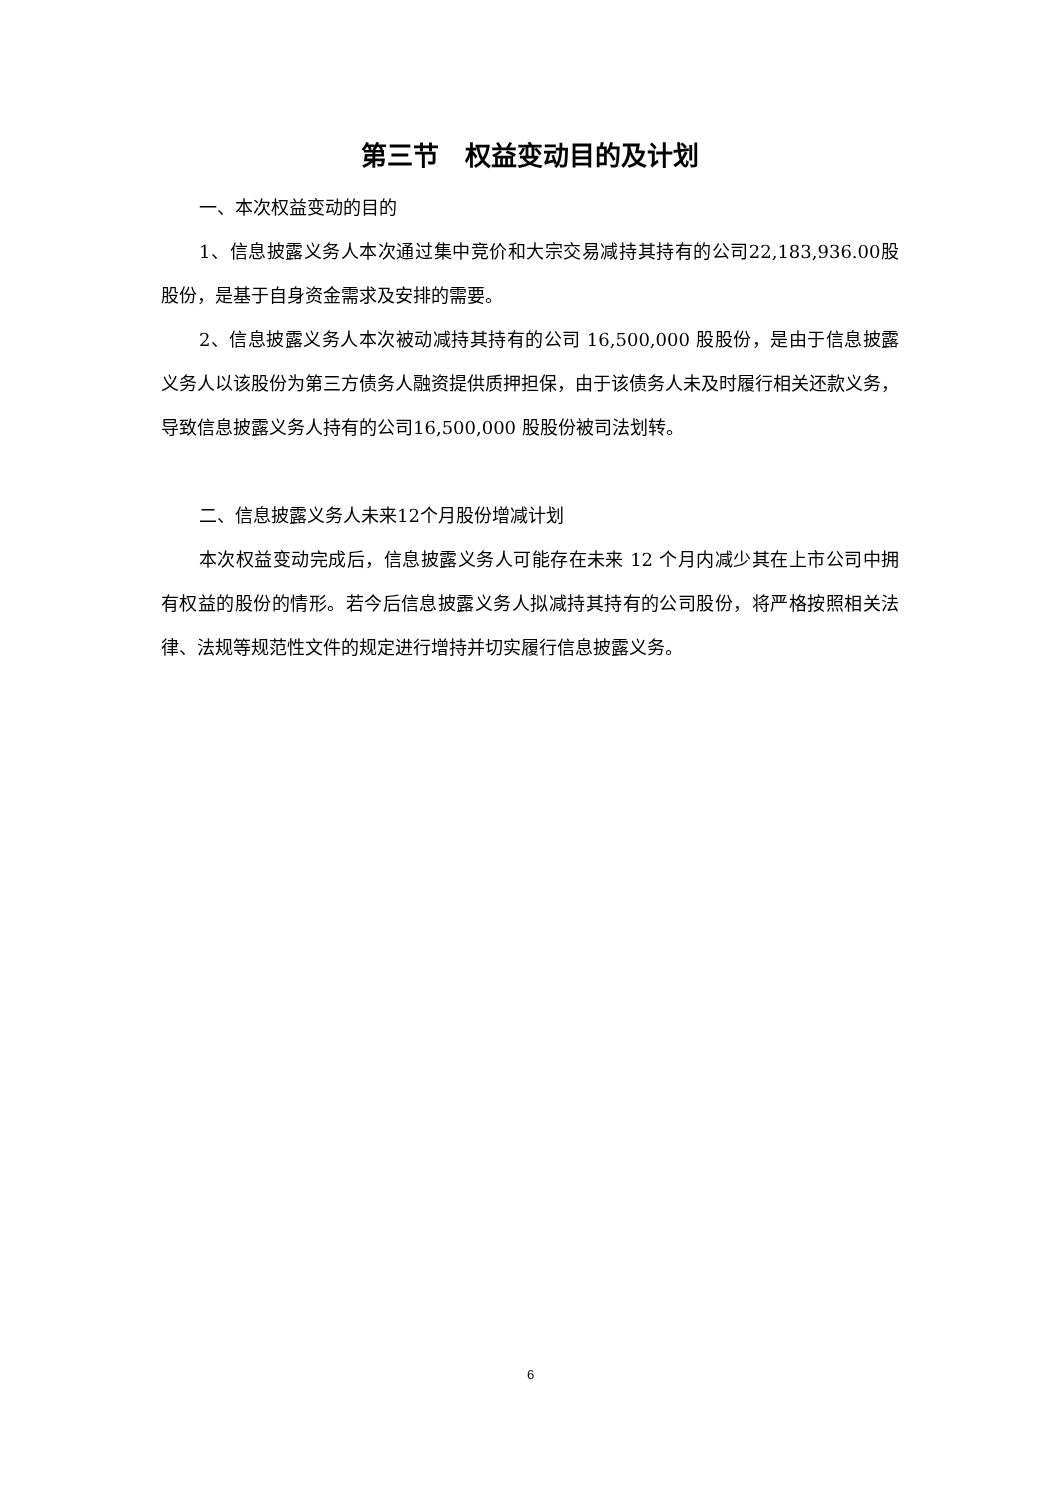第三节　权益变动目的及计划
一、本次权益变动的目的
1、信息披露义务人本次通过集中竞价和大宗交易减持其持有的公司22,183,936.00股股份，是基于自身资金需求及安排的需要。
2、信息披露义务人本次被动减持其持有的公司 16,500,000 股股份，是由于信息披露义务人以该股份为第三方债务人融资提供质押担保，由于该债务人未及时履行相关还款义务，导致信息披露义务人持有的公司16,500,000 股股份被司法划转。
二、信息披露义务人未来12个月股份增减计划
本次权益变动完成后，信息披露义务人可能存在未来 12 个月内减少其在上市公司中拥有权益的股份的情形。若今后信息披露义务人拟减持其持有的公司股份，将严格按照相关法律、法规等规范性文件的规定进行增持并切实履行信息披露义务。
6